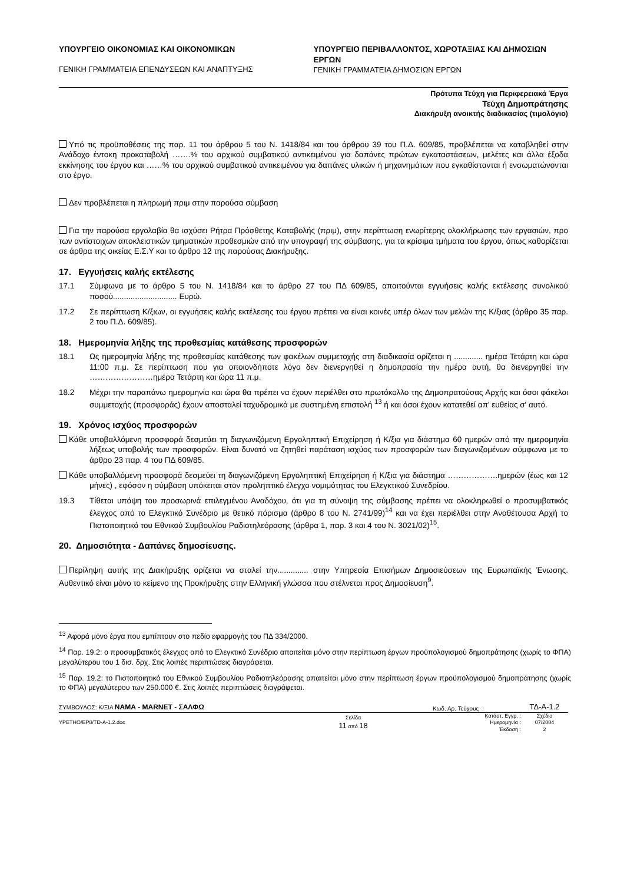ΥΠΟΥΡΓΕΙΟ ΟΙΚΟΝΟΜΙΑΣ ΚΑΙ ΟΙΚΟΝΟΜΙΚΩΝ
ΓΕΝΙΚΗ ΓΡΑΜΜΑΤΕΙΑ ΕΠΕΝΔΥΣΕΩΝ ΚΑΙ ΑΝΑΠΤΥΞΗΣ
ΥΠΟΥΡΓΕΙΟ ΠΕΡΙΒΑΛΛΟΝΤΟΣ, ΧΩΡΟΤΑΞΙΑΣ ΚΑΙ ΔΗΜΟΣΙΩΝ ΕΡΓΩΝ
ΓΕΝΙΚΗ ΓΡΑΜΜΑΤΕΙΑ ΔΗΜΟΣΙΩΝ ΕΡΓΩΝ
Πρότυπα Τεύχη για Περιφερειακά Έργα
Τεύχη Δημοπράτησης
Διακήρυξη ανοικτής διαδικασίας (τιμολόγιο)
Υπό τις προϋποθέσεις της παρ. 11 του άρθρου 5 του Ν. 1418/84 και του άρθρου 39 του Π.Δ. 609/85, προβλέπεται να καταβληθεί στην Ανάδοχο έντοκη προκαταβολή …….% του αρχικού συμβατικού αντικειμένου για δαπάνες πρώτων εγκαταστάσεων, μελέτες και άλλα έξοδα εκκίνησης του έργου και ……% του αρχικού συμβατικού αντικειμένου για δαπάνες υλικών ή μηχανημάτων που εγκαθίστανται ή ενσωματώνονται στο έργο.
Δεν προβλέπεται η πληρωμή πριμ στην παρούσα σύμβαση
Για την παρούσα εργολαβία θα ισχύσει Ρήτρα Πρόσθετης Καταβολής (πριμ), στην περίπτωση ενωρίτερης ολοκλήρωσης των εργασιών, προ των αντίστοιχων αποκλειστικών τμηματικών προθεσμιών από την υπογραφή της σύμβασης, για τα κρίσιμα τμήματα του έργου, όπως καθορίζεται σε άρθρα της οικείας Ε.Σ.Υ και το άρθρο 12 της παρούσας Διακήρυξης.
17. Εγγυήσεις καλής εκτέλεσης
17.1 Σύμφωνα με το άρθρο 5 του Ν. 1418/84 και το άρθρο 27 του ΠΔ 609/85, απαιτούνται εγγυήσεις καλής εκτέλεσης συνολικού ποσού............................. Ευρώ.
17.2 Σε περίπτωση Κ/ξιων, οι εγγυήσεις καλής εκτέλεσης του έργου πρέπει να είναι κοινές υπέρ όλων των μελών της Κ/ξιας (άρθρο 35 παρ. 2 του Π.Δ. 609/85).
18. Ημερομηνία λήξης της προθεσμίας κατάθεσης προσφορών
18.1 Ως ημερομηνία λήξης της προθεσμίας κατάθεσης των φακέλων συμμετοχής στη διαδικασία ορίζεται η ............. ημέρα Τετάρτη και ώρα 11:00 π.μ. Σε περίπτωση που για οποιονδήποτε λόγο δεν διενεργηθεί η δημοπρασία την ημέρα αυτή, θα διενεργηθεί την ……………………ημέρα Τετάρτη και ώρα 11 π.μ.
18.2 Μέχρι την παραπάνω ημερομηνία και ώρα θα πρέπει να έχουν περιέλθει στο πρωτόκολλο της Δημοπρατούσας Αρχής και όσοι φάκελοι συμμετοχής (προσφοράς) έχουν αποσταλεί ταχυδρομικά με συστημένη επιστολή <sup>13</sup> ή και όσοι έχουν κατατεθεί απ' ευθείας σ' αυτό.
19. Χρόνος ισχύος προσφορών
Κάθε υποβαλλόμενη προσφορά δεσμεύει τη διαγωνιζόμενη Εργοληπτική Επιχείρηση ή Κ/ξια για διάστημα 60 ημερών από την ημερομηνία λήξεως υποβολής των προσφορών. Είναι δυνατό να ζητηθεί παράταση ισχύος των προσφορών των διαγωνιζομένων σύμφωνα με το άρθρο 23 παρ. 4 του ΠΔ 609/85.
Κάθε υποβαλλόμενη προσφορά δεσμεύει τη διαγωνιζόμενη Εργοληπτική Επιχείρηση ή Κ/ξια για διάστημα ……………….ημερών (έως και 12 μήνες) , εφόσον η σύμβαση υπόκειται στον προληπτικό έλεγχο νομιμότητας του Ελεγκτικού Συνεδρίου.
19.3 Τίθεται υπόψη του προσωρινά επιλεγμένου Αναδόχου, ότι για τη σύναψη της σύμβασης πρέπει να ολοκληρωθεί ο προσυμβατικός έλεγχος από το Ελεγκτικό Συνέδριο με θετικό πόρισμα (άρθρο 8 του Ν. 2741/99)<sup>14</sup> και να έχει περιέλθει στην Αναθέτουσα Αρχή το Πιστοποιητικό του Εθνικού Συμβουλίου Ραδιοτηλεόρασης (άρθρα 1, παρ. 3 και 4 του Ν. 3021/02)<sup>15</sup>.
20. Δημοσιότητα - Δαπάνες δημοσίευσης.
Περίληψη αυτής της Διακήρυξης ορίζεται να σταλεί την.............. στην Υπηρεσία Επισήμων Δημοσιεύσεων της Ευρωπαϊκής Ένωσης. Αυθεντικό είναι μόνο το κείμενο της Προκήρυξης στην Ελληνική γλώσσα που στέλνεται προς Δημοσίευση<sup>9</sup>.
<sup>13</sup> Αφορά μόνο έργα που εμπίπτουν στο πεδίο εφαρμογής του ΠΔ 334/2000.
<sup>14</sup> Παρ. 19.2: ο προσυμβατικός έλεγχος από το Ελεγκτικό Συνέδριο απαιτείται μόνο στην περίπτωση έργων προϋπολογισμού δημοπράτησης (χωρίς το ΦΠΑ) μεγαλύτερου του 1 δισ. δρχ. Στις λοιπές περιπτώσεις διαγράφεται.
<sup>15</sup> Παρ. 19.2: το Πιστοποιητικό του Εθνικού Συμβουλίου Ραδιοτηλεόρασης απαιτείται μόνο στην περίπτωση έργων προϋπολογισμού δημοπράτησης (χωρίς το ΦΠΑ) μεγαλύτερου των 250.000 €. Στις λοιπές περιπτώσεις διαγράφεται.
ΣΥΜΒΟΥΛΟΣ: Κ/ΞΙΑ ΝΑΜΑ - MARNET - ΣΑΛΦΩ
Κωδ. Αρ. Τεύχους :
ΤΔ-Α-1.2
ΥΡΕΤΗΟ/ΕΡ8/TD-A-1.2.doc
Σελίδα
11 από 18
Κατάστ. Εγγρ. :
Ημερομηνία :
Έκδοση :
Σχέδιο
07/2004
2